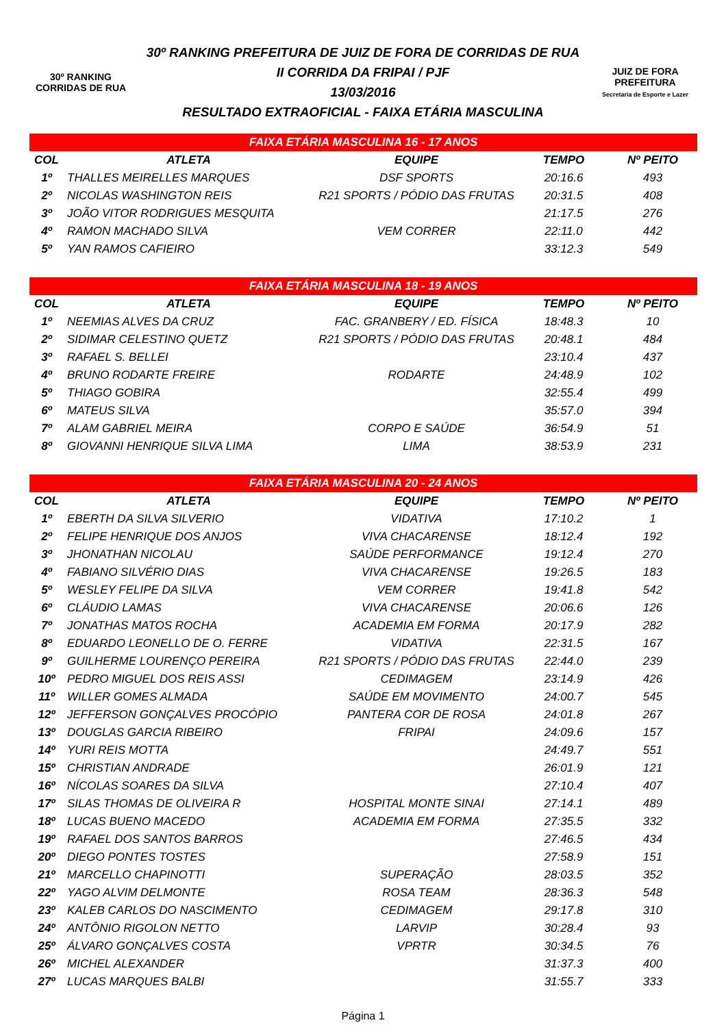30º RANKING
CORRIDAS DE RUA
30º RANKING PREFEITURA DE JUIZ DE FORA DE CORRIDAS DE RUA
II CORRIDA DA FRIPAI / PJF
13/03/2016
RESULTADO EXTRAOFICIAL - FAIXA ETÁRIA MASCULINA
JUIZ DE FORA
PREFEITURA
Secretaria de Esporte e Lazer
| FAIXA ETÁRIA MASCULINA 16 - 17 ANOS | | | | |
| COL | ATLETA | EQUIPE | TEMPO | Nº PEITO |
| 1º | THALLES MEIRELLES MARQUES | DSF SPORTS | 20:16.6 | 493 |
| 2º | NICOLAS WASHINGTON REIS | R21 SPORTS / PÓDIO DAS FRUTAS | 20:31.5 | 408 |
| 3º | JOÃO VITOR RODRIGUES MESQUITA | | 21:17.5 | 276 |
| 4º | RAMON MACHADO SILVA | VEM CORRER | 22:11.0 | 442 |
| 5º | YAN RAMOS CAFIEIRO | | 33:12.3 | 549 |
| FAIXA ETÁRIA MASCULINA 18 - 19 ANOS | | | | |
| COL | ATLETA | EQUIPE | TEMPO | Nº PEITO |
| 1º | NEEMIAS ALVES DA CRUZ | FAC. GRANBERY / ED. FÍSICA | 18:48.3 | 10 |
| 2º | SIDIMAR CELESTINO QUETZ | R21 SPORTS / PÓDIO DAS FRUTAS | 20:48.1 | 484 |
| 3º | RAFAEL S. BELLEI | | 23:10.4 | 437 |
| 4º | BRUNO RODARTE FREIRE | RODARTE | 24:48.9 | 102 |
| 5º | THIAGO GOBIRA | | 32:55.4 | 499 |
| 6º | MATEUS SILVA | | 35:57.0 | 394 |
| 7º | ALAM GABRIEL MEIRA | CORPO E SAÚDE | 36:54.9 | 51 |
| 8º | GIOVANNI HENRIQUE SILVA LIMA | LIMA | 38:53.9 | 231 |
| FAIXA ETÁRIA MASCULINA 20 - 24 ANOS | | | | |
| COL | ATLETA | EQUIPE | TEMPO | Nº PEITO |
| 1º | EBERTH DA SILVA SILVERIO | VIDATIVA | 17:10.2 | 1 |
| 2º | FELIPE HENRIQUE DOS ANJOS | VIVA CHACARENSE | 18:12.4 | 192 |
| 3º | JHONATHAN NICOLAU | SAÚDE PERFORMANCE | 19:12.4 | 270 |
| 4º | FABIANO SILVÉRIO DIAS | VIVA CHACARENSE | 19:26.5 | 183 |
| 5º | WESLEY FELIPE DA SILVA | VEM CORRER | 19:41.8 | 542 |
| 6º | CLÁUDIO LAMAS | VIVA CHACARENSE | 20:06.6 | 126 |
| 7º | JONATHAS MATOS ROCHA | ACADEMIA EM FORMA | 20:17.9 | 282 |
| 8º | EDUARDO LEONELLO DE O. FERRE | VIDATIVA | 22:31.5 | 167 |
| 9º | GUILHERME LOURENÇO PEREIRA | R21 SPORTS / PÓDIO DAS FRUTAS | 22:44.0 | 239 |
| 10º | PEDRO MIGUEL DOS REIS ASSI | CEDIMAGEM | 23:14.9 | 426 |
| 11º | WILLER GOMES ALMADA | SAÚDE EM MOVIMENTO | 24:00.7 | 545 |
| 12º | JEFFERSON GONÇALVES PROCÓPIO | PANTERA COR DE ROSA | 24:01.8 | 267 |
| 13º | DOUGLAS GARCIA RIBEIRO | FRIPAI | 24:09.6 | 157 |
| 14º | YURI REIS MOTTA | | 24:49.7 | 551 |
| 15º | CHRISTIAN ANDRADE | | 26:01.9 | 121 |
| 16º | NÍCOLAS SOARES DA SILVA | | 27:10.4 | 407 |
| 17º | SILAS THOMAS DE OLIVEIRA R | HOSPITAL MONTE SINAI | 27:14.1 | 489 |
| 18º | LUCAS BUENO MACEDO | ACADEMIA EM FORMA | 27:35.5 | 332 |
| 19º | RAFAEL DOS SANTOS BARROS | | 27:46.5 | 434 |
| 20º | DIEGO PONTES TOSTES | | 27:58.9 | 151 |
| 21º | MARCELLO CHAPINOTTI | SUPERAÇÃO | 28:03.5 | 352 |
| 22º | YAGO ALVIM DELMONTE | ROSA TEAM | 28:36.3 | 548 |
| 23º | KALEB CARLOS DO NASCIMENTO | CEDIMAGEM | 29:17.8 | 310 |
| 24º | ANTÔNIO RIGOLON NETTO | LARVIP | 30:28.4 | 93 |
| 25º | ÁLVARO GONÇALVES COSTA | VPRTR | 30:34.5 | 76 |
| 26º | MICHEL ALEXANDER | | 31:37.3 | 400 |
| 27º | LUCAS MARQUES BALBI | | 31:55.7 | 333 |
Página 1